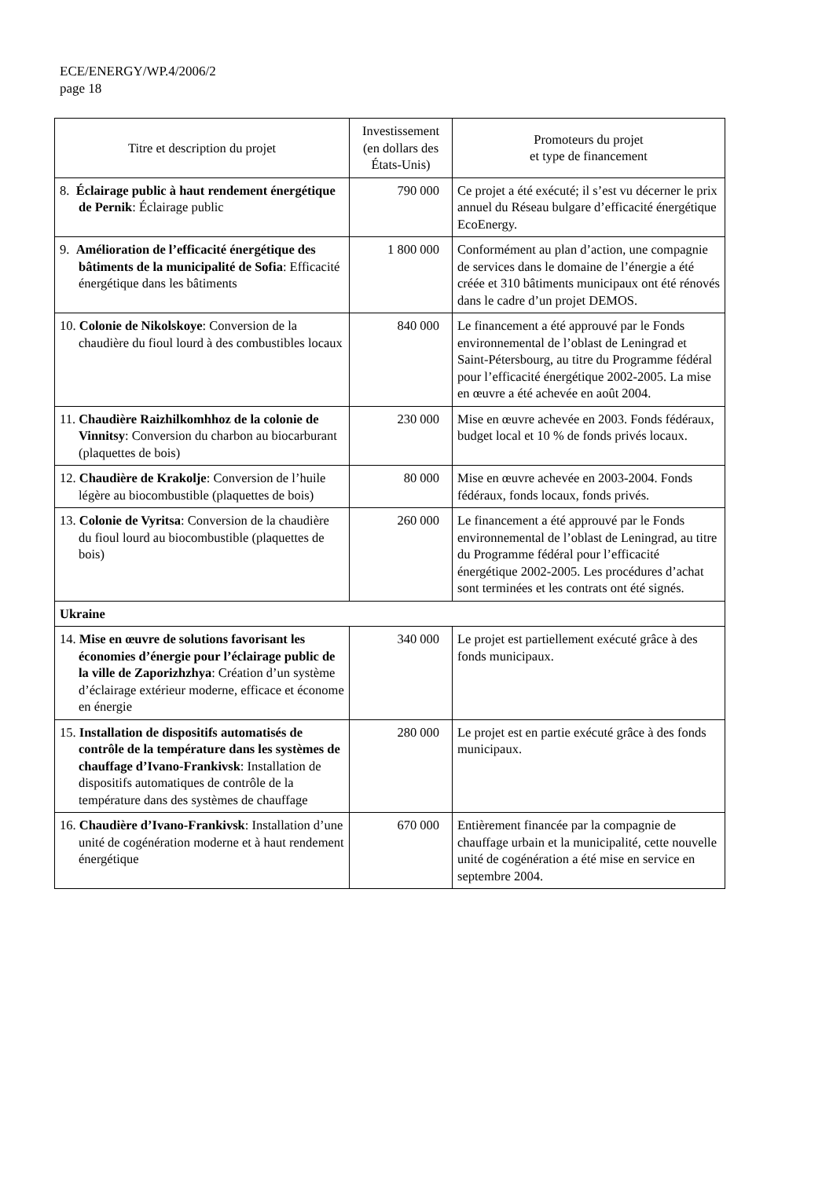ECE/ENERGY/WP.4/2006/2
page 18
| Titre et description du projet | Investissement (en dollars des États-Unis) | Promoteurs du projet et type de financement |
| --- | --- | --- |
| 8. Éclairage public à haut rendement énergétique de Pernik : Éclairage public | 790 000 | Ce projet a été exécuté; il s’est vu décerner le prix annuel du Réseau bulgare d’efficacité énergétique EcoEnergy. |
| 9. Amélioration de l’efficacité énergétique des bâtiments de la municipalité de Sofia : Efficacité énergétique dans les bâtiments | 1 800 000 | Conformément au plan d’action, une compagnie de services dans le domaine de l’énergie a été créée et 310 bâtiments municipaux ont été rénovés dans le cadre d’un projet DEMOS. |
| 10. Colonie de Nikolskoye : Conversion de la chaudière du fioul lourd à des combustibles locaux | 840 000 | Le financement a été approuvé par le Fonds environnemental de l’oblast de Leningrad et Saint-Pétersbourg, au titre du Programme fédéral pour l’efficacité énergétique 2002-2005. La mise en œuvre a été achevée en août 2004. |
| 11. Chaudière Raizhilkomhhoz de la colonie de Vinnitsy : Conversion du charbon au biocarburant (plaquettes de bois) | 230 000 | Mise en œuvre achevée en 2003. Fonds fédéraux, budget local et 10 % de fonds privés locaux. |
| 12. Chaudière de Krakolje : Conversion de l’huile légère au biocombustible (plaquettes de bois) | 80 000 | Mise en œuvre achevée en 2003-2004. Fonds fédéraux, fonds locaux, fonds privés. |
| 13. Colonie de Vyritsa : Conversion de la chaudière du fioul lourd au biocombustible (plaquettes de bois) | 260 000 | Le financement a été approuvé par le Fonds environnemental de l’oblast de Leningrad, au titre du Programme fédéral pour l’efficacité énergétique 2002-2005. Les procédures d’achat sont terminées et les contrats ont été signés. |
| Ukraine | | |
| 14. Mise en œuvre de solutions favorisant les économies d’énergie pour l’éclairage public de la ville de Zaporizhzhya : Création d’un système d’éclairage extérieur moderne, efficace et économe en énergie | 340 000 | Le projet est partiellement exécuté grâce à des fonds municipaux. |
| 15. Installation de dispositifs automatisés de contrôle de la température dans les systèmes de chauffage d’Ivano-Frankivsk : Installation de dispositifs automatiques de contrôle de la température dans des systèmes de chauffage | 280 000 | Le projet est en partie exécuté grâce à des fonds municipaux. |
| 16. Chaudière d’Ivano-Frankivsk : Installation d’une unité de cogénération moderne et à haut rendement énergétique | 670 000 | Entièrement financée par la compagnie de chauffage urbain et la municipalité, cette nouvelle unité de cogénération a été mise en service en septembre 2004. |